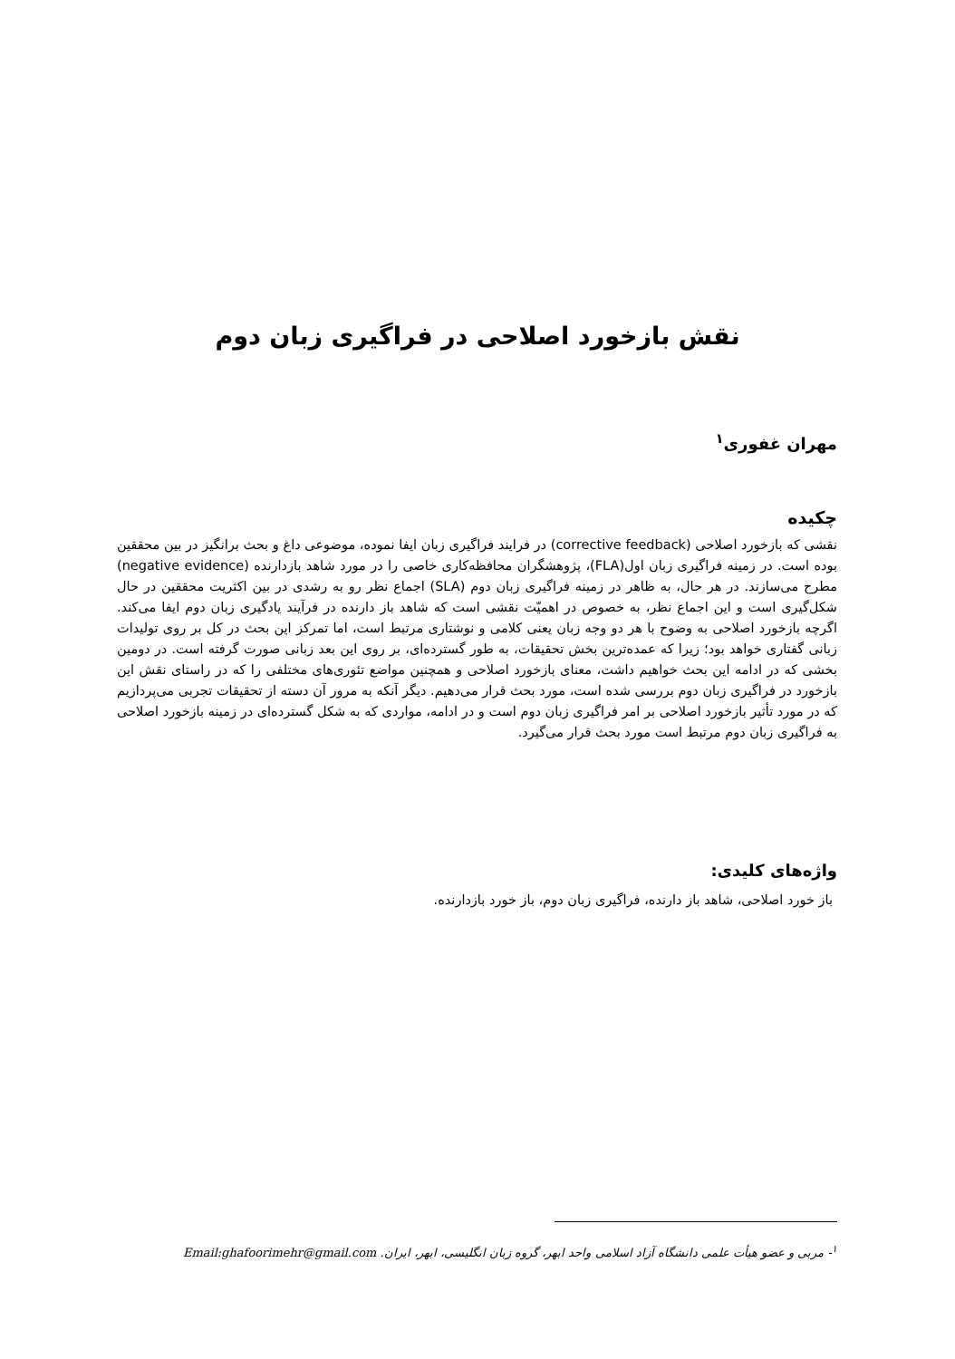نقش بازخورد اصلاحی در فراگیری زبان دوم
مهران غفوری<sup>۱</sup>
چکیده
نقشی که بازخورد اصلاحی (corrective feedback) در فرایند فراگیری زبان ایفا نموده، موضوعی داغ و بحث برانگیز در بین محققین بوده است. در زمینه فراگیری زبان اول(FLA)، پژوهشگران محافظه‌کاری خاصی را در مورد شاهد بازدارنده (negative evidence) مطرح می‌سازند. در هر حال، به ظاهر در زمینه فراگیری زبان دوم (SLA) اجماع نظر رو به رشدی در بین اکثریت محققین در حال شکل‌گیری است و این اجماع نظر، به خصوص در اهمیّت نقشی است که شاهد باز دارنده در فرآیند یادگیری زبان دوم ایفا می‌کند. اگرچه بازخورد اصلاحی به وضوح با هر دو وجه زبان یعنی کلامی و نوشتاری مرتبط است، اما تمرکز این بحث در کل بر روی تولیدات زبانی گفتاری خواهد بود؛ زیرا که عمده‌ترین بخش تحقیقات، به طور گسترده‌ای، بر روی این بعد زبانی صورت گرفته است. در دومین بخشی که در ادامه این بحث خواهیم داشت، معنای بازخورد اصلاحی و همچنین مواضع تئوری‌های مختلفی را که در راستای نقش این بازخورد در فراگیری زبان دوم بررسی شده است، مورد بحث قرار می‌دهیم. دیگر آنکه به مرور آن دسته از تحقیقات تجربی می‌پردازیم که در مورد تأثیر بازخورد اصلاحی بر امر فراگیری زبان دوم است و در ادامه، مواردی که به شکل گسترده‌ای در زمینه بازخورد اصلاحی به فراگیری زبان دوم مرتبط است مورد بحث قرار می‌گیرد.
واژه‌های کلیدی:
باز خورد اصلاحی، شاهد باز دارنده، فراگیری زبان دوم، باز خورد بازدارنده.
<sup>۱</sup>- مربی و عضو هیأت علمی دانشگاه آزاد اسلامی واحد ابهر، گروه زبان انگلیسی، ابهر، ایران. Email:ghafoorimehr@gmail.com